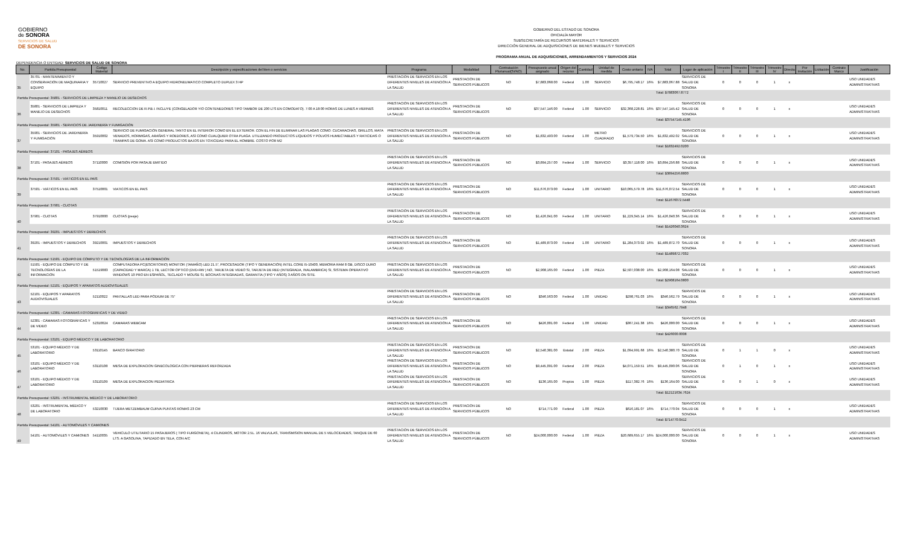GOBIERNO
de SONORA
SERVICIOS DE SALUD
DE SONORA
GOBIERNO DEL ESTADO DE SONORA
OFICIALÍA MAYOR
SUBSECRETARÍA DE RECURSOS MATERIALES Y SERVICIOS
DIRECCIÓN GENERAL DE ADQUISICIONES DE BIENES MUEBLES Y SERVICIOS
PROGRAMA ANUAL DE ADQUISICIONES, ARRENDAMIENTOS Y SERVICIOS 2024
DEPENDENCIA O ENTIDAD: SERVICIOS DE SALUD DE SONORA
| No. | Partida Presupuestal | Codigo Material | Descripción y especificaciones del bien o servicios | Programa | Modalidad | Contratación Plurianual(SI/NO) | Presupuesto anual asignado | Origen del recurso | Cantidad | Unidad de medida | Costo unitario | IVA | Total | Lugar de aplicación | Trimestre I | Trimestre II | Trimestre III | Trimestre IV | Directa | Por Invitación | Licitación | Contrato Marco | Justificación |
| --- | --- | --- | --- | --- | --- | --- | --- | --- | --- | --- | --- | --- | --- | --- | --- | --- | --- | --- | --- | --- | --- | --- | --- |
| 35 | 35701 - MANTENIMIENTO Y CONSERVACIÓN DE MAQUINARIA Y EQUIPO | 35710027 | SERVICIO PREVENTIVO A EQUIPO HIDRONEUMATICO COMPLETO DUPLEX 3 HP | PRESTACIÓN DE SERVICIOS EN LOS DIFERENTES NIVELES DE ATENCIÓN A LA SALUD | PRESTACIÓN DE SERVICIOS PÚBLICOS | NO | $7,883,068.00 | Federal | 1.00 | SERVICIO | $6,795,748.17 | 16% | $7,883,067.88 | SERVICIOS DE SALUD DE SONORA | 0 | 0 | 0 | 1 | x | | | | USO UNIDADES ADMINISTRATIVAS |
| | | | | | | | | | | | | | Total: $7883067.8772 | | | | | | | | | | |
| Partida Presupuestal: 35801 - SERVICIOS DE LIMPIEZA Y MANEJO DE DESECHOS | | | | | | | | | | | | | | | | | | | | | | | |
| 36 | 35801 - SERVICIOS DE LIMPIEZA Y MANEJO DE DESECHOS | 35810011 | RECOLECCION DE R.P.B.I. INCLUYE (CONGELADOR Y/O CONTENEDORES TIPO TAMBOR DE 200 LTS EN COMODATO). 7:00 A 18:00 HORAS DE LUNES A VIERNES | PRESTACIÓN DE SERVICIOS EN LOS DIFERENTES NIVELES DE ATENCIÓN A LA SALUD | PRESTACIÓN DE SERVICIOS PÚBLICOS | NO | $37,547,146.00 | Federal | 1.00 | SERVICIO | $32,368,228.81 | 16% | $37,547,145.42 | SERVICIOS DE SALUD DE SONORA | 0 | 0 | 0 | 1 | x | | | | USO UNIDADES ADMINISTRATIVAS |
| | | | | | | | | | | | | | Total: $37547145.4196 | | | | | | | | | | |
| Partida Presupuestal: 35901 - SERVICIOS DE JARDINERÍA Y FUMIGACIÓN | | | | | | | | | | | | | | | | | | | | | | | |
| 37 | 35901 - SERVICIOS DE JARDINERÍA Y FUMIGACIÓN | 35910002 | SERVICIO DE FUMIGACIÓN GENERAL TANTO EN EL INTERIOR COMO EN EL EXTERIOR. CON EL FIN DE ELIMINAR LAS PLAGAS COMO: CUCARACHAS, GRILLOS, MATA VENADOS, HORMIGAS, ARAÑAS Y ROEDORES, ASÍ COMO CUALQUIER OTRA PLAGA. UTILIZANDO PRODUCTOS LÍQUIDOS Y POLVOS HUMECTABLES Y RATICIDAS O TRAMPAS DE GOMA. ASÍ COMO PRODUCTOS BAJOS EN TOXICIDAD PARA EL HOMBRE. COSTO POR M2 | PRESTACIÓN DE SERVICIOS EN LOS DIFERENTES NIVELES DE ATENCIÓN A LA SALUD | PRESTACIÓN DE SERVICIOS PÚBLICOS | NO | $1,832,493.00 | Federal | 1.00 | METRO CUADRADO | $1,579,734.50 | 16% | $1,832,492.02 | SERVICIOS DE SALUD DE SONORA | 0 | 0 | 0 | 1 | x | | | | USO UNIDADES ADMINISTRATIVAS |
| | | | | | | | | | | | | | Total: $1832492.0200 | | | | | | | | | | |
| Partida Presupuestal: 37101 - PASAJES AÉREOS | | | | | | | | | | | | | | | | | | | | | | | |
| 38 | 37101 - PASAJES AÉREOS | 37110000 | COMISIÓN POR PASAJE EMITIDO | PRESTACIÓN DE SERVICIOS EN LOS DIFERENTES NIVELES DE ATENCIÓN A LA SALUD | PRESTACIÓN DE SERVICIOS PÚBLICOS | NO | $3,894,257.00 | Federal | 1.00 | SERVICIO | $3,357,118.00 | 16% | $3,894,256.88 | SERVICIOS DE SALUD DE SONORA | 0 | 0 | 0 | 1 | x | | | | USO UNIDADES ADMINISTRATIVAS |
| | | | | | | | | | | | | | Total: $3894256.8800 | | | | | | | | | | |
| Partida Presupuestal: 37501 - VIÁTICOS EN EL PAÍS | | | | | | | | | | | | | | | | | | | | | | | |
| 39 | 37501 - VIÁTICOS EN EL PAÍS | 37510001 | VIATICOS EN EL PAIS | PRESTACIÓN DE SERVICIOS EN LOS DIFERENTES NIVELES DE ATENCIÓN A LA SALUD | PRESTACIÓN DE SERVICIOS PÚBLICOS | NO | $11,676,073.00 | Federal | 1.00 | UNITARIO | $10,065,579.78 | 16% | $11,676,072.54 | SERVICIOS DE SALUD DE SONORA | 0 | 0 | 0 | 1 | x | | | | USO UNIDADES ADMINISTRATIVAS |
| | | | | | | | | | | | | | Total: $11676072.5448 | | | | | | | | | | |
| Partida Presupuestal: 37901 - CUOTAS | | | | | | | | | | | | | | | | | | | | | | | |
| 40 | 37901 - CUOTAS | 37910000 | CUOTAS (peaje) | PRESTACIÓN DE SERVICIOS EN LOS DIFERENTES NIVELES DE ATENCIÓN A LA SALUD | PRESTACIÓN DE SERVICIOS PÚBLICOS | NO | $1,426,041.00 | Federal | 1.00 | UNITARIO | $1,229,345.14 | 16% | $1,426,040.36 | SERVICIOS DE SALUD DE SONORA | 0 | 0 | 0 | 1 | x | | | | USO UNIDADES ADMINISTRATIVAS |
| | | | | | | | | | | | | | Total: $1426040.3624 | | | | | | | | | | |
| Partida Presupuestal: 39201 - IMPUESTOS Y DERECHOS | | | | | | | | | | | | | | | | | | | | | | | |
| 41 | 39201 - IMPUESTOS Y DERECHOS | 39210001 | IMPUESTOS Y DERECHOS | PRESTACIÓN DE SERVICIOS EN LOS DIFERENTES NIVELES DE ATENCIÓN A LA SALUD | PRESTACIÓN DE SERVICIOS PÚBLICOS | NO | $1,489,873.00 | Federal | 1.00 | UNITARIO | $1,284,373.02 | 16% | $1,489,872.70 | SERVICIOS DE SALUD DE SONORA | 0 | 0 | 0 | 1 | x | | | | USO UNIDADES ADMINISTRATIVAS |
| | | | | | | | | | | | | | Total: $1489872.7032 | | | | | | | | | | |
| Partida Presupuestal: 51501 - EQUIPO DE CÓMPUTO Y DE TECNOLOGÍAS DE LA INFORMACIÓN | | | | | | | | | | | | | | | | | | | | | | | |
| 42 | 51501 - EQUIPO DE CÓMPUTO Y DE TECNOLOGÍAS DE LA INFORMACIÓN | 51519083 | COMPUTADORA PC(ESCRITORIO) MONITOR (TAMAÑO) LED 21.5", PROCESADOR (TIPO Y GENERACIÓN) INTEL CORE I5-10400, MEMORIA RAM 8 GB, DISCO DURO (CAPACIDAD Y MARCA) 1 TB, LECTOR OPTICO (DVD-RW ) NO, TARJETA DE VIDEO SI, TARJETA DE RED (INTEGRADA, INALAMBRICA) SI, SISTEMA OPERATIVO WINDOWS 10 PRO EN ESPAÑOL, TECLADO Y MOUSE SI, BOCINAS INTEGRADAS, GARANTÍA (TIPO Y AÑOS) 3 AÑOS ON SITE. | PRESTACIÓN DE SERVICIOS EN LOS DIFERENTES NIVELES DE ATENCIÓN A LA SALUD | PRESTACIÓN DE SERVICIOS PÚBLICOS | NO | $2,908,165.00 | Federal | 1.00 | PIEZA | $2,507,038.00 | 16% | $2,908,164.08 | SERVICIOS DE SALUD DE SONORA | 0 | 0 | 0 | 1 | x | | | | USO UNIDADES ADMINISTRATIVAS |
| | | | | | | | | | | | | | Total: $2908164.0800 | | | | | | | | | | |
| Partida Presupuestal: 52101 - EQUIPOS Y APARATOS AUDIOVISUALES | | | | | | | | | | | | | | | | | | | | | | | |
| 43 | 52101 - EQUIPOS Y APARATOS AUDIOVISUALES | 52110022 | PANTALLAS LED PARA PÓDIUM DE 75” | PRESTACIÓN DE SERVICIOS EN LOS DIFERENTES NIVELES DE ATENCIÓN A LA SALUD | PRESTACIÓN DE SERVICIOS PÚBLICOS | NO | $346,563.00 | Federal | 1.00 | UNIDAD | $298,761.03 | 16% | $346,562.79 | SERVICIOS DE SALUD DE SONORA | 0 | 0 | 0 | 1 | x | | | | USO UNIDADES ADMINISTRATIVAS |
| | | | | | | | | | | | | | Total: $346562.7948 | | | | | | | | | | |
| Partida Presupuestal: 52301 - CÁMARAS FOTOGRÁFICAS Y DE VIDEO | | | | | | | | | | | | | | | | | | | | | | | |
| 44 | 52301 - CÁMARAS FOTOGRÁFICAS Y DE VIDEO | 52310024 | CAMARAS WEBCAM | PRESTACIÓN DE SERVICIOS EN LOS DIFERENTES NIVELES DE ATENCIÓN A LA SALUD | PRESTACIÓN DE SERVICIOS PÚBLICOS | NO | $426,001.00 | Federal | 1.00 | UNIDAD | $367,241.38 | 16% | $426,000.00 | SERVICIOS DE SALUD DE SONORA | 0 | 0 | 0 | 1 | x | | | | USO UNIDADES ADMINISTRATIVAS |
| | | | | | | | | | | | | | Total: $426000.0008 | | | | | | | | | | |
| Partida Presupuestal: 53101 - EQUIPO MÉDICO Y DE LABORATORIO | | | | | | | | | | | | | | | | | | | | | | | |
| 45 | 53101 - EQUIPO MÉDICO Y DE LABORATORIO | 53110145 | BANCO GIRATORIO | PRESTACIÓN DE SERVICIOS EN LOS DIFERENTES NIVELES DE ATENCIÓN A LA SALUD | PRESTACIÓN DE SERVICIOS PÚBLICOS | NO | $2,540,381.00 | Estatal | 2.00 | PIEZA | $1,094,991.68 | 16% | $2,540,380.70 | SERVICIOS DE SALUD DE SONORA | 0 | 1 | 1 | 0 | x | | | | USO UNIDADES ADMINISTRATIVAS |
| 46 | 53101 - EQUIPO MÉDICO Y DE LABORATORIO | 53110108 | MESA DE EXPLORACION GINECOLOGICA CON PIERNERAS REFORZADA | PRESTACIÓN DE SERVICIOS EN LOS DIFERENTES NIVELES DE ATENCIÓN A LA SALUD | PRESTACIÓN DE SERVICIOS PÚBLICOS | NO | $9,445,091.00 | Federal | 2.00 | PIEZA | $4,071,159.51 | 16% | $9,445,090.06 | SERVICIOS DE SALUD DE SONORA | 0 | 1 | 0 | 1 | x | | | | USO UNIDADES ADMINISTRATIVAS |
| 47 | 53101 - EQUIPO MÉDICO Y DE LABORATORIO | 53110109 | MESA DE EXPLORACION PEDIATRICA | PRESTACIÓN DE SERVICIOS EN LOS DIFERENTES NIVELES DE ATENCIÓN A LA SALUD | PRESTACIÓN DE SERVICIOS PÚBLICOS | NO | $136,165.00 | Propios | 1.00 | PIEZA | $117,382.76 | 16% | $136,164.00 | SERVICIOS DE SALUD DE SONORA | 0 | 0 | 1 | 0 | x | | | | USO UNIDADES ADMINISTRATIVAS |
| | | | | | | | | | | | | | Total: $12121634.7624 | | | | | | | | | | |
| Partida Presupuestal: 53201 - INSTRUMENTAL MÉDICO Y DE LABORATORIO | | | | | | | | | | | | | | | | | | | | | | | |
| 48 | 53201 - INSTRUMENTAL MÉDICO Y DE LABORATORIO | 53210030 | TIJERA METZEMBAUM CURVA PUNTAS ROMAS 23 CM | PRESTACIÓN DE SERVICIOS EN LOS DIFERENTES NIVELES DE ATENCIÓN A LA SALUD | PRESTACIÓN DE SERVICIOS PÚBLICOS | NO | $714,771.00 | Federal | 1.00 | PIEZA | $616,181.07 | 16% | $714,770.04 | SERVICIOS DE SALUD DE SONORA | 0 | 0 | 0 | 1 | x | | | | USO UNIDADES ADMINISTRATIVAS |
| | | | | | | | | | | | | | Total: $714770.0412 | | | | | | | | | | |
| Partida Presupuestal: 54101 - AUTOMÓVILES Y CAMIONES | | | | | | | | | | | | | | | | | | | | | | | |
| 49 | 54101 - AUTOMÓVILES Y CAMIONES | 54110035 | VEHICULO UTILITARIO 15 PASAJEROS ( TIPO FURGONETA), 4 CILINDROS, MOTOR 2.5L. 16 VALVULAS, TRANSMISION MANUAL DE 5 VELOCIDADES, TANQUE DE 60 LTS. A GASOLINA, TAPIZADO EN TELA, CON A/C | PRESTACIÓN DE SERVICIOS EN LOS DIFERENTES NIVELES DE ATENCIÓN A LA SALUD | PRESTACIÓN DE SERVICIOS PÚBLICOS | NO | $24,000,000.00 | Federal | 1.00 | PIEZA | $20,689,655.17 | 16% | $24,000,000.00 | SERVICIOS DE SALUD DE SONORA | 0 | 0 | 0 | 1 | x | | | | USO UNIDADES ADMINISTRATIVAS |